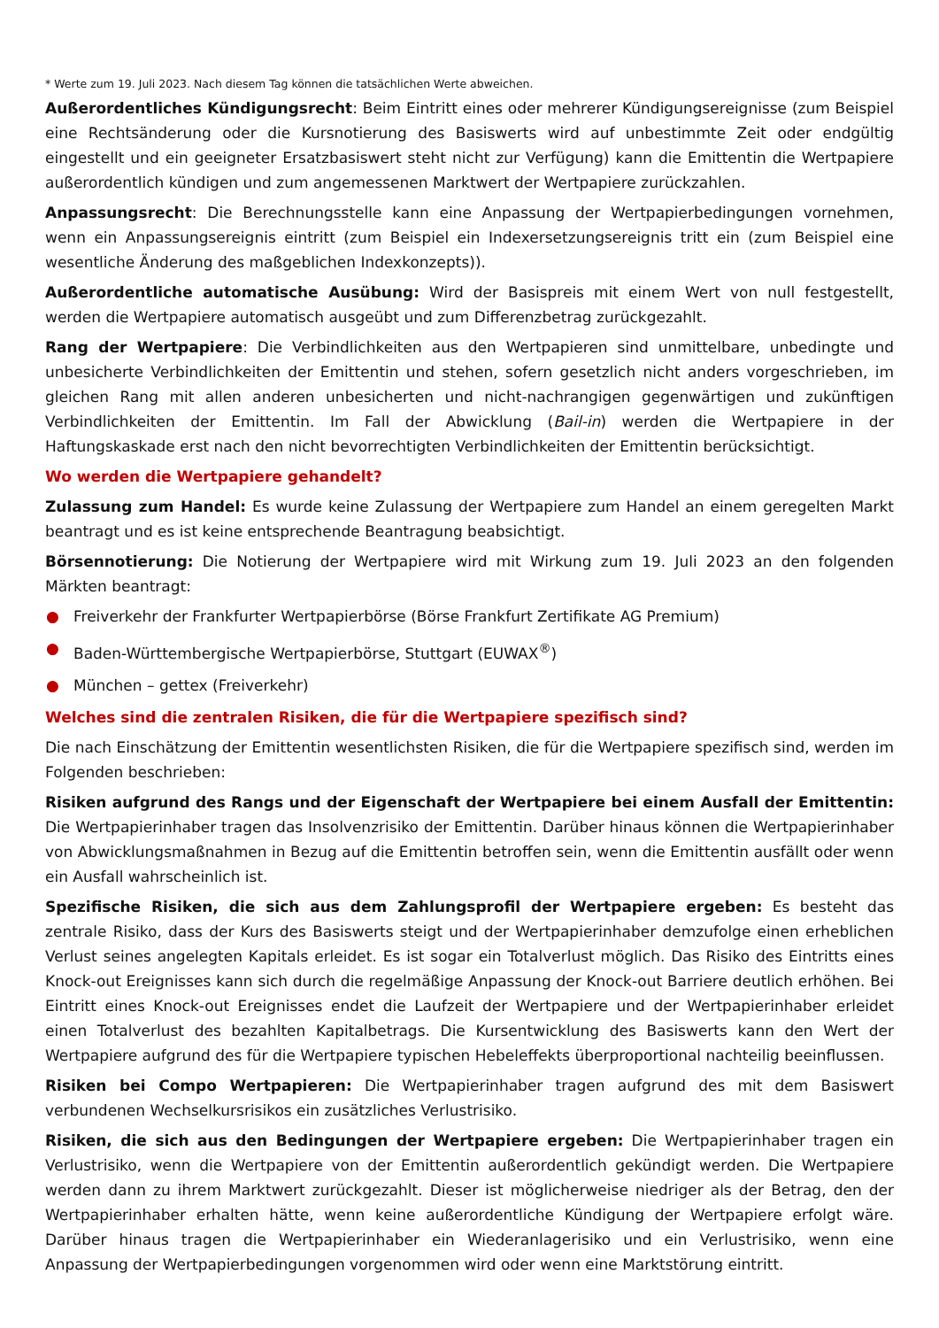* Werte zum 19. Juli 2023. Nach diesem Tag können die tatsächlichen Werte abweichen.
Außerordentliches Kündigungsrecht: Beim Eintritt eines oder mehrerer Kündigungsereignisse (zum Beispiel eine Rechtsänderung oder die Kursnotierung des Basiswerts wird auf unbestimmte Zeit oder endgültig eingestellt und ein geeigneter Ersatzbasiswert steht nicht zur Verfügung) kann die Emittentin die Wertpapiere außerordentlich kündigen und zum angemessenen Marktwert der Wertpapiere zurückzahlen.
Anpassungsrecht: Die Berechnungsstelle kann eine Anpassung der Wertpapierbedingungen vornehmen, wenn ein Anpassungsereignis eintritt (zum Beispiel ein Indexersetzungsereignis tritt ein (zum Beispiel eine wesentliche Änderung des maßgeblichen Indexkonzepts)).
Außerordentliche automatische Ausübung: Wird der Basispreis mit einem Wert von null festgestellt, werden die Wertpapiere automatisch ausgeübt und zum Differenzbetrag zurückgezahlt.
Rang der Wertpapiere: Die Verbindlichkeiten aus den Wertpapieren sind unmittelbare, unbedingte und unbesicherte Verbindlichkeiten der Emittentin und stehen, sofern gesetzlich nicht anders vorgeschrieben, im gleichen Rang mit allen anderen unbesicherten und nicht-nachrangigen gegenwärtigen und zukünftigen Verbindlichkeiten der Emittentin. Im Fall der Abwicklung (Bail-in) werden die Wertpapiere in der Haftungskaskade erst nach den nicht bevorrechtigten Verbindlichkeiten der Emittentin berücksichtigt.
Wo werden die Wertpapiere gehandelt?
Zulassung zum Handel: Es wurde keine Zulassung der Wertpapiere zum Handel an einem geregelten Markt beantragt und es ist keine entsprechende Beantragung beabsichtigt.
Börsennotierung: Die Notierung der Wertpapiere wird mit Wirkung zum 19. Juli 2023 an den folgenden Märkten beantragt:
● Freiverkehr der Frankfurter Wertpapierbörse (Börse Frankfurt Zertifikate AG Premium)
● Baden-Württembergische Wertpapierbörse, Stuttgart (EUWAX<sup>®</sup>)
● München – gettex (Freiverkehr)
Welches sind die zentralen Risiken, die für die Wertpapiere spezifisch sind?
Die nach Einschätzung der Emittentin wesentlichsten Risiken, die für die Wertpapiere spezifisch sind, werden im Folgenden beschrieben:
Risiken aufgrund des Rangs und der Eigenschaft der Wertpapiere bei einem Ausfall der Emittentin: Die Wertpapierinhaber tragen das Insolvenzrisiko der Emittentin. Darüber hinaus können die Wertpapierinhaber von Abwicklungsmaßnahmen in Bezug auf die Emittentin betroffen sein, wenn die Emittentin ausfällt oder wenn ein Ausfall wahrscheinlich ist.
Spezifische Risiken, die sich aus dem Zahlungsprofil der Wertpapiere ergeben: Es besteht das zentrale Risiko, dass der Kurs des Basiswerts steigt und der Wertpapierinhaber demzufolge einen erheblichen Verlust seines angelegten Kapitals erleidet. Es ist sogar ein Totalverlust möglich. Das Risiko des Eintritts eines Knock-out Ereignisses kann sich durch die regelmäßige Anpassung der Knock-out Barriere deutlich erhöhen. Bei Eintritt eines Knock-out Ereignisses endet die Laufzeit der Wertpapiere und der Wertpapierinhaber erleidet einen Totalverlust des bezahlten Kapitalbetrags. Die Kursentwicklung des Basiswerts kann den Wert der Wertpapiere aufgrund des für die Wertpapiere typischen Hebeleffekts überproportional nachteilig beeinflussen.
Risiken bei Compo Wertpapieren: Die Wertpapierinhaber tragen aufgrund des mit dem Basiswert verbundenen Wechselkursrisikos ein zusätzliches Verlustrisiko.
Risiken, die sich aus den Bedingungen der Wertpapiere ergeben: Die Wertpapierinhaber tragen ein Verlustrisiko, wenn die Wertpapiere von der Emittentin außerordentlich gekündigt werden. Die Wertpapiere werden dann zu ihrem Marktwert zurückgezahlt. Dieser ist möglicherweise niedriger als der Betrag, den der Wertpapierinhaber erhalten hätte, wenn keine außerordentliche Kündigung der Wertpapiere erfolgt wäre. Darüber hinaus tragen die Wertpapierinhaber ein Wiederanlagerisiko und ein Verlustrisiko, wenn eine Anpassung der Wertpapierbedingungen vorgenommen wird oder wenn eine Marktstörung eintritt.